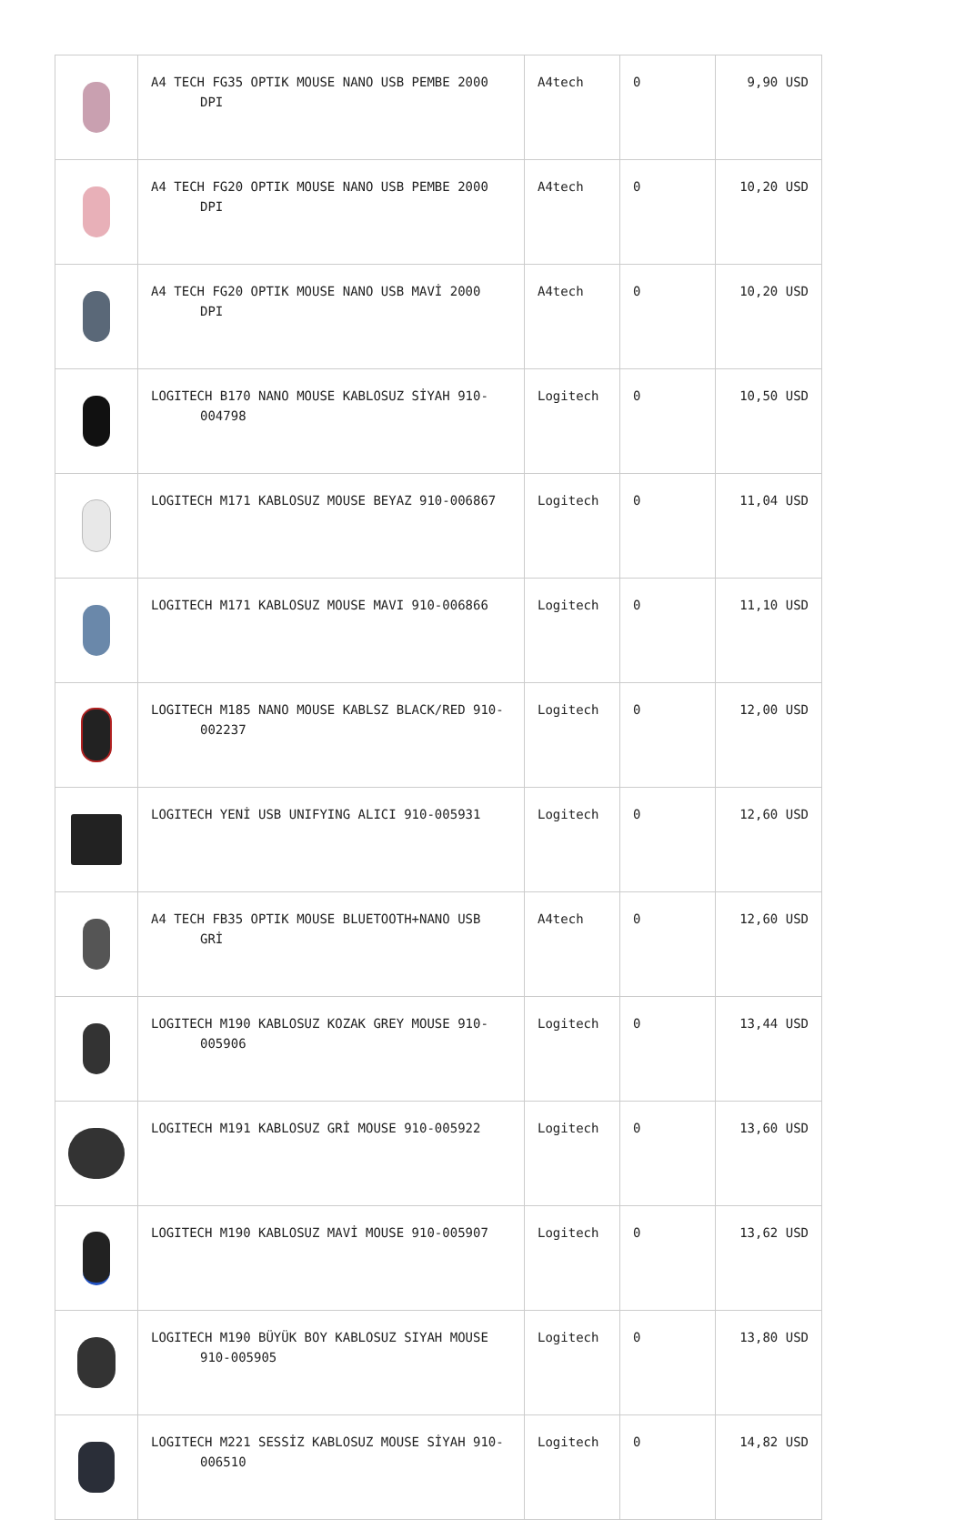| | A4 TECH FG35 OPTIK MOUSE NANO USB PEMBE 2000 DPI | A4tech | 0 | 9,90 USD |
| | A4 TECH FG20 OPTIK MOUSE NANO USB PEMBE 2000 DPI | A4tech | 0 | 10,20 USD |
| | A4 TECH FG20 OPTIK MOUSE NANO USB MAVİ 2000 DPI | A4tech | 0 | 10,20 USD |
| | LOGITECH B170 NANO MOUSE KABLOSUZ SİYAH 910-004798 | Logitech | 0 | 10,50 USD |
| | LOGITECH M171 KABLOSUZ MOUSE BEYAZ 910-006867 | Logitech | 0 | 11,04 USD |
| | LOGITECH M171 KABLOSUZ MOUSE MAVI 910-006866 | Logitech | 0 | 11,10 USD |
| | LOGITECH M185 NANO MOUSE KABLSZ BLACK/RED 910-002237 | Logitech | 0 | 12,00 USD |
| | LOGITECH YENİ USB UNIFYING ALICI 910-005931 | Logitech | 0 | 12,60 USD |
| | A4 TECH FB35 OPTIK MOUSE BLUETOOTH+NANO USB GRİ | A4tech | 0 | 12,60 USD |
| | LOGITECH M190 KABLOSUZ KOZAK GREY MOUSE 910-005906 | Logitech | 0 | 13,44 USD |
| | LOGITECH M191 KABLOSUZ GRİ MOUSE 910-005922 | Logitech | 0 | 13,60 USD |
| | LOGITECH M190 KABLOSUZ MAVİ MOUSE 910-005907 | Logitech | 0 | 13,62 USD |
| | LOGITECH M190 BÜYÜK BOY KABLOSUZ SIYAH MOUSE 910-005905 | Logitech | 0 | 13,80 USD |
| | LOGITECH M221 SESSİZ KABLOSUZ MOUSE SİYAH 910-006510 | Logitech | 0 | 14,82 USD |